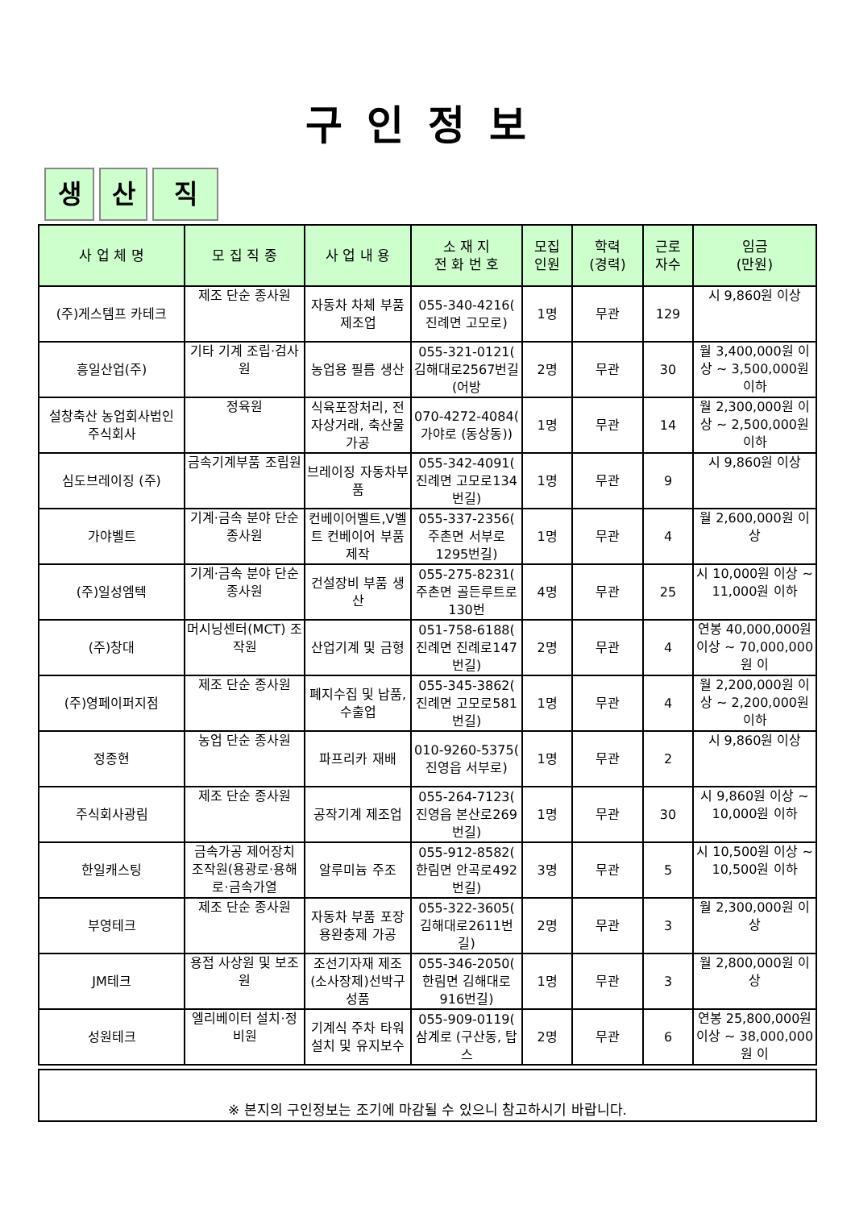구인정보
생 산 직
| 사 업 체 명 | 모 집 직 종 | 사 업 내 용 | 소 재 지 전 화 번 호 | 모집 인원 | 학력 (경력) | 근로 자수 | 임금 (만원) |
| --- | --- | --- | --- | --- | --- | --- | --- |
| (주)게스템프 카테크 | 제조 단순 종사원 | 자동차 차체 부품 제조업 | 055-340-4216( 진례면 고모로) | 1명 | 무관 | 129 | 시 9,860원 이상 |
| 흥일산업(주) | 기타 기계 조립·검사원 | 농업용 필름 생산 | 055-321-0121( 김해대로2567번길 (어방 | 2명 | 무관 | 30 | 월 3,400,000원 이상 ~ 3,500,000원 이하 |
| 설창축산 농업회사법인 주식회사 | 정육원 | 식육포장처리, 전자상거래, 축산물가공 | 070-4272-4084( 가야로 (동상동)) | 1명 | 무관 | 14 | 월 2,300,000원 이상 ~ 2,500,000원 이하 |
| 심도브레이징 (주) | 금속기계부품 조립원 | 브레이징 자동차부품 | 055-342-4091( 진례면 고모로134번길) | 1명 | 무관 | 9 | 시 9,860원 이상 |
| 가야벨트 | 기계·금속 분야 단순 종사원 | 컨베이어벨트,V벨트 컨베이어 부품제작 | 055-337-2356( 주촌면 서부로1295번길) | 1명 | 무관 | 4 | 월 2,600,000원 이상 |
| (주)일성엠텍 | 기계·금속 분야 단순 종사원 | 건설장비 부품 생산 | 055-275-8231( 주촌면 골든루트로130번 | 4명 | 무관 | 25 | 시 10,000원 이상 ~ 11,000원 이하 |
| (주)창대 | 머시닝센터(MCT) 조작원 | 산업기계 및 금형 | 051-758-6188( 진례면 진례로147번길) | 2명 | 무관 | 4 | 연봉 40,000,000원 이상 ~ 70,000,000원 이 |
| (주)영페이퍼지점 | 제조 단순 종사원 | 폐지수집 및 납품, 수출업 | 055-345-3862( 진례면 고모로581번길) | 1명 | 무관 | 4 | 월 2,200,000원 이상 ~ 2,200,000원 이하 |
| 정종현 | 농업 단순 종사원 | 파프리카 재배 | 010-9260-5375( 진영읍 서부로) | 1명 | 무관 | 2 | 시 9,860원 이상 |
| 주식회사광림 | 제조 단순 종사원 | 공작기계 제조업 | 055-264-7123( 진영읍 본산로269번길) | 1명 | 무관 | 30 | 시 9,860원 이상 ~ 10,000원 이하 |
| 한일캐스팅 | 금속가공 제어장치 조작원(용광로·용해로·금속가열 | 알루미늄 주조 | 055-912-8582( 한림면 안곡로492번길) | 3명 | 무관 | 5 | 시 10,500원 이상 ~ 10,500원 이하 |
| 부영테크 | 제조 단순 종사원 | 자동차 부품 포장용완충제 가공 | 055-322-3605( 김해대로2611번길) | 2명 | 무관 | 3 | 월 2,300,000원 이상 |
| JM테크 | 용접 사상원 및 보조원 | 조선기자재 제조(소사장제)선박구성품 | 055-346-2050( 한림면 김해대로916번길) | 1명 | 무관 | 3 | 월 2,800,000원 이상 |
| 성원테크 | 엘리베이터 설치·정비원 | 기계식 주차 타워 설치 및 유지보수 | 055-909-0119( 삼계로 (구산동, 탑스 | 2명 | 무관 | 6 | 연봉 25,800,000원 이상 ~ 38,000,000원 이 |
※ 본지의 구인정보는 조기에 마감될 수 있으니 참고하시기 바랍니다.